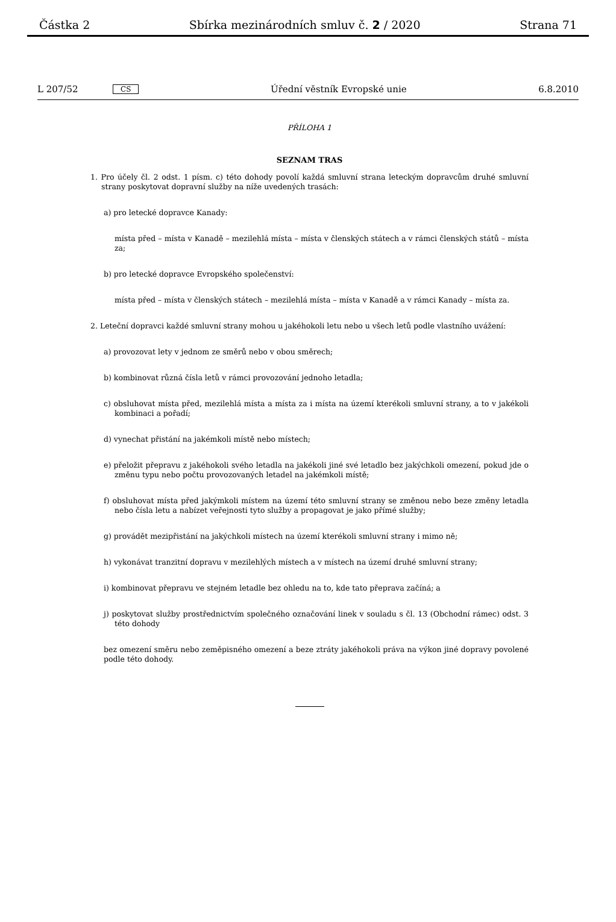Částka 2 Sbírka mezinárodních smluv č. 2 / 2020 Strana 71
L 207/52 CS Úřední věstník Evropské unie 6.8.2010
PŘÍLOHA 1
SEZNAM TRAS
1. Pro účely čl. 2 odst. 1 písm. c) této dohody povolí každá smluvní strana leteckým dopravcům druhé smluvní strany poskytovat dopravní služby na níže uvedených trasách:
a) pro letecké dopravce Kanady:
místa před – místa v Kanadě – mezilehlá místa – místa v členských státech a v rámci členských států – místa za;
b) pro letecké dopravce Evropského společenství:
místa před – místa v členských státech – mezilehlá místa – místa v Kanadě a v rámci Kanady – místa za.
2. Leteční dopravci každé smluvní strany mohou u jakéhokoli letu nebo u všech letů podle vlastního uvážení:
a) provozovat lety v jednom ze směrů nebo v obou směrech;
b) kombinovat různá čísla letů v rámci provozování jednoho letadla;
c) obsluhovat místa před, mezilehlá místa a místa za i místa na území kterékoli smluvní strany, a to v jakékoli kombinaci a pořadí;
d) vynechat přistání na jakémkoli místě nebo místech;
e) přeložit přepravu z jakéhokoli svého letadla na jakékoli jiné své letadlo bez jakýchkoli omezení, pokud jde o změnu typu nebo počtu provozovaných letadel na jakémkoli místě;
f) obsluhovat místa před jakýmkoli místem na území této smluvní strany se změnou nebo beze změny letadla nebo čísla letu a nabízet veřejnosti tyto služby a propagovat je jako přímé služby;
g) provádět mezipřistání na jakýchkoli místech na území kterékoli smluvní strany i mimo ně;
h) vykonávat tranzitní dopravu v mezilehlých místech a v místech na území druhé smluvní strany;
i) kombinovat přepravu ve stejném letadle bez ohledu na to, kde tato přeprava začíná; a
j) poskytovat služby prostřednictvím společného označování linek v souladu s čl. 13 (Obchodní rámec) odst. 3 této dohody
bez omezení směru nebo zeměpisného omezení a beze ztráty jakéhokoli práva na výkon jiné dopravy povolené podle této dohody.